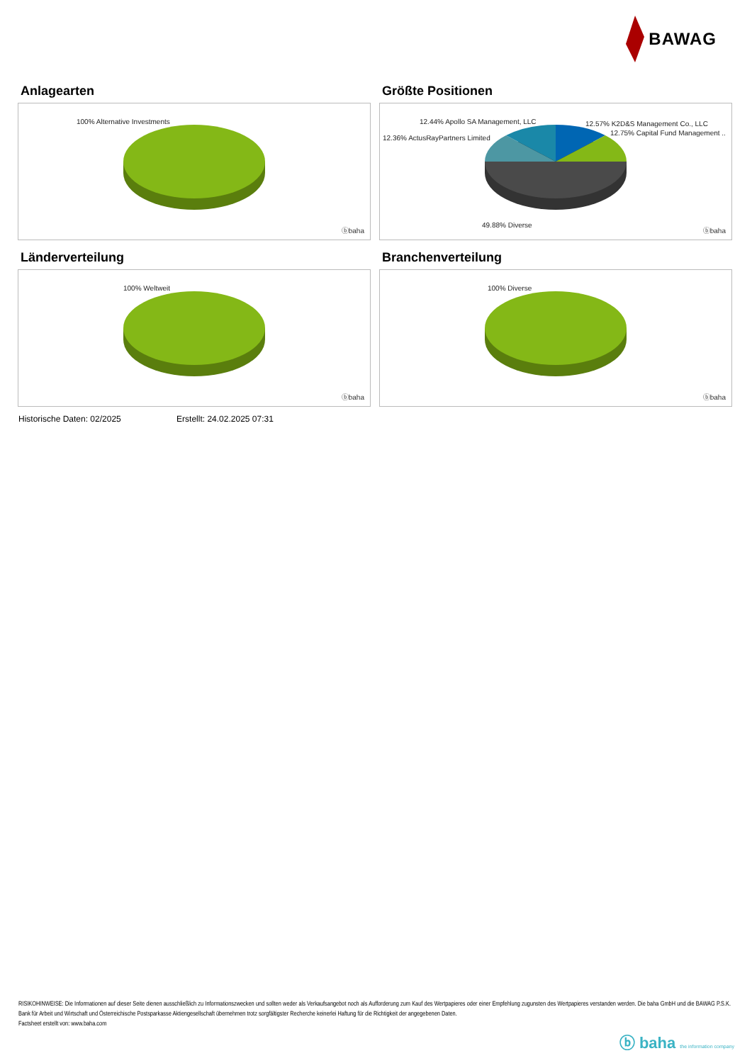BAWAG
Anlagearten
100% Alternative Investments
ⓑbaha
Größte Positionen
12.44% Apollo SA Management, LLC 12.57% K2D&S Management Co., LLC
12.75% Capital Fund Management ..
12.36% ActusRayPartners Limited
49.88% Diverse
ⓑbaha
Länderverteilung
100% Weltweit
ⓑbaha
Branchenverteilung
100% Diverse
ⓑbaha
Historische Daten: 02/2025 Erstellt: 24.02.2025 07:31
RISIKOHINWEISE: Die Informationen auf dieser Seite dienen ausschließlich zu Informationszwecken und sollten weder als Verkaufsangebot noch als Aufforderung zum Kauf des Wertpapieres oder einer Empfehlung zugunsten des Wertpapieres verstanden werden. Die baha GmbH und die BAWAG P.S.K. Bank für Arbeit und Wirtschaft und Österreichische Postsparkasse Aktiengesellschaft übernehmen trotz sorgfältigster Recherche keinerlei Haftung für die Richtigkeit der angegebenen Daten.
Factsheet erstellt von: www.baha.com
ⓑ baha the information company